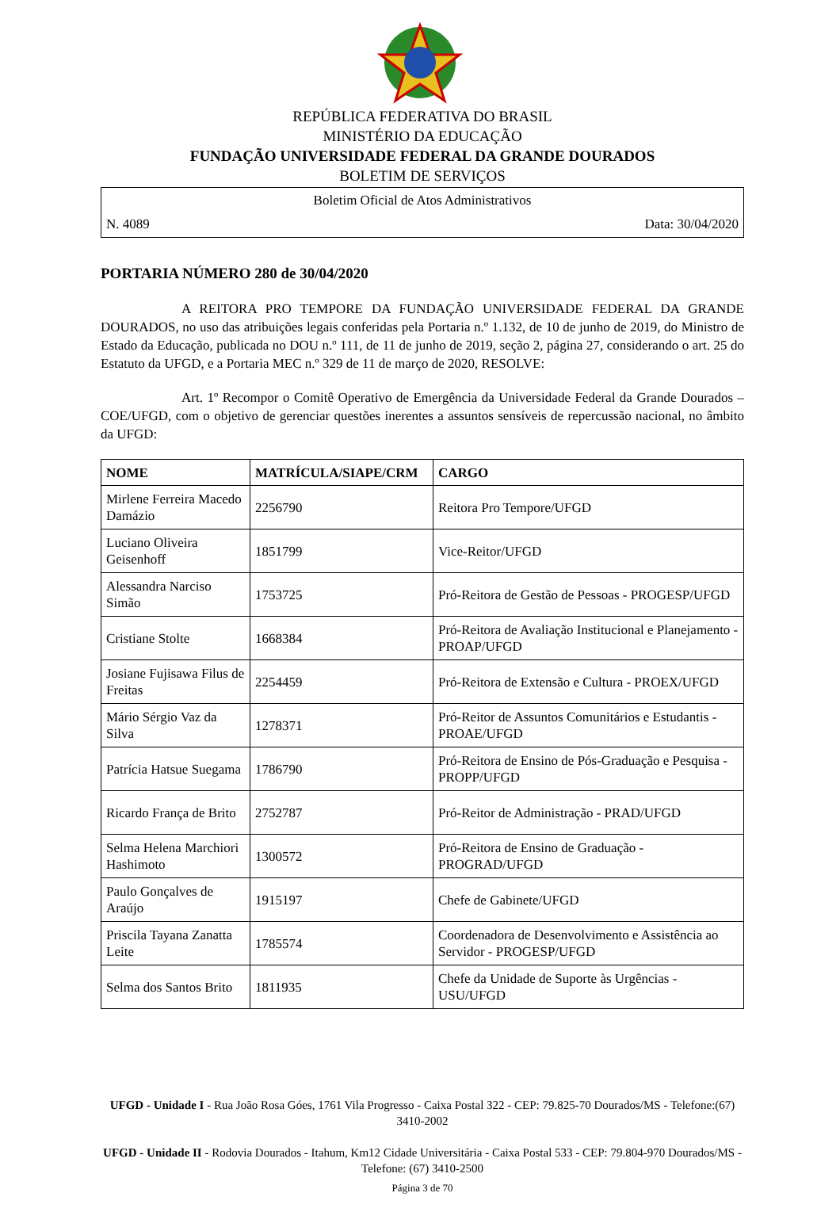REPÚBLICA FEDERATIVA DO BRASIL
MINISTÉRIO DA EDUCAÇÃO
FUNDAÇÃO UNIVERSIDADE FEDERAL DA GRANDE DOURADOS
BOLETIM DE SERVIÇOS
Boletim Oficial de Atos Administrativos
N. 4089 Data: 30/04/2020
PORTARIA NÚMERO 280 de 30/04/2020
A REITORA PRO TEMPORE DA FUNDAÇÃO UNIVERSIDADE FEDERAL DA GRANDE DOURADOS, no uso das atribuições legais conferidas pela Portaria n.º 1.132, de 10 de junho de 2019, do Ministro de Estado da Educação, publicada no DOU n.º 111, de 11 de junho de 2019, seção 2, página 27, considerando o art. 25 do Estatuto da UFGD, e a Portaria MEC n.º 329 de 11 de março de 2020, RESOLVE:
Art. 1º Recompor o Comitê Operativo de Emergência da Universidade Federal da Grande Dourados – COE/UFGD, com o objetivo de gerenciar questões inerentes a assuntos sensíveis de repercussão nacional, no âmbito da UFGD:
| NOME | MATRÍCULA/SIAPE/CRM | CARGO |
| --- | --- | --- |
| Mirlene Ferreira Macedo Damázio | 2256790 | Reitora Pro Tempore/UFGD |
| Luciano Oliveira Geisenhoff | 1851799 | Vice-Reitor/UFGD |
| Alessandra Narciso Simão | 1753725 | Pró-Reitora de Gestão de Pessoas - PROGESP/UFGD |
| Cristiane Stolte | 1668384 | Pró-Reitora de Avaliação Institucional e Planejamento - PROAP/UFGD |
| Josiane Fujisawa Filus de Freitas | 2254459 | Pró-Reitora de Extensão e Cultura - PROEX/UFGD |
| Mário Sérgio Vaz da Silva | 1278371 | Pró-Reitor de Assuntos Comunitários e Estudantis - PROAE/UFGD |
| Patrícia Hatsue Suegama | 1786790 | Pró-Reitora de Ensino de Pós-Graduação e Pesquisa - PROPP/UFGD |
| Ricardo França de Brito | 2752787 | Pró-Reitor de Administração - PRAD/UFGD |
| Selma Helena Marchiori Hashimoto | 1300572 | Pró-Reitora de Ensino de Graduação - PROGRAD/UFGD |
| Paulo Gonçalves de Araújo | 1915197 | Chefe de Gabinete/UFGD |
| Priscila Tayana Zanatta Leite | 1785574 | Coordenadora de Desenvolvimento e Assistência ao Servidor - PROGESP/UFGD |
| Selma dos Santos Brito | 1811935 | Chefe da Unidade de Suporte às Urgências - USU/UFGD |
UFGD - Unidade I - Rua João Rosa Góes, 1761 Vila Progresso - Caixa Postal 322 - CEP: 79.825-70 Dourados/MS - Telefone:(67) 3410-2002
UFGD - Unidade II - Rodovia Dourados - Itahum, Km12 Cidade Universitária - Caixa Postal 533 - CEP: 79.804-970 Dourados/MS - Telefone: (67) 3410-2500
Página 3 de 70